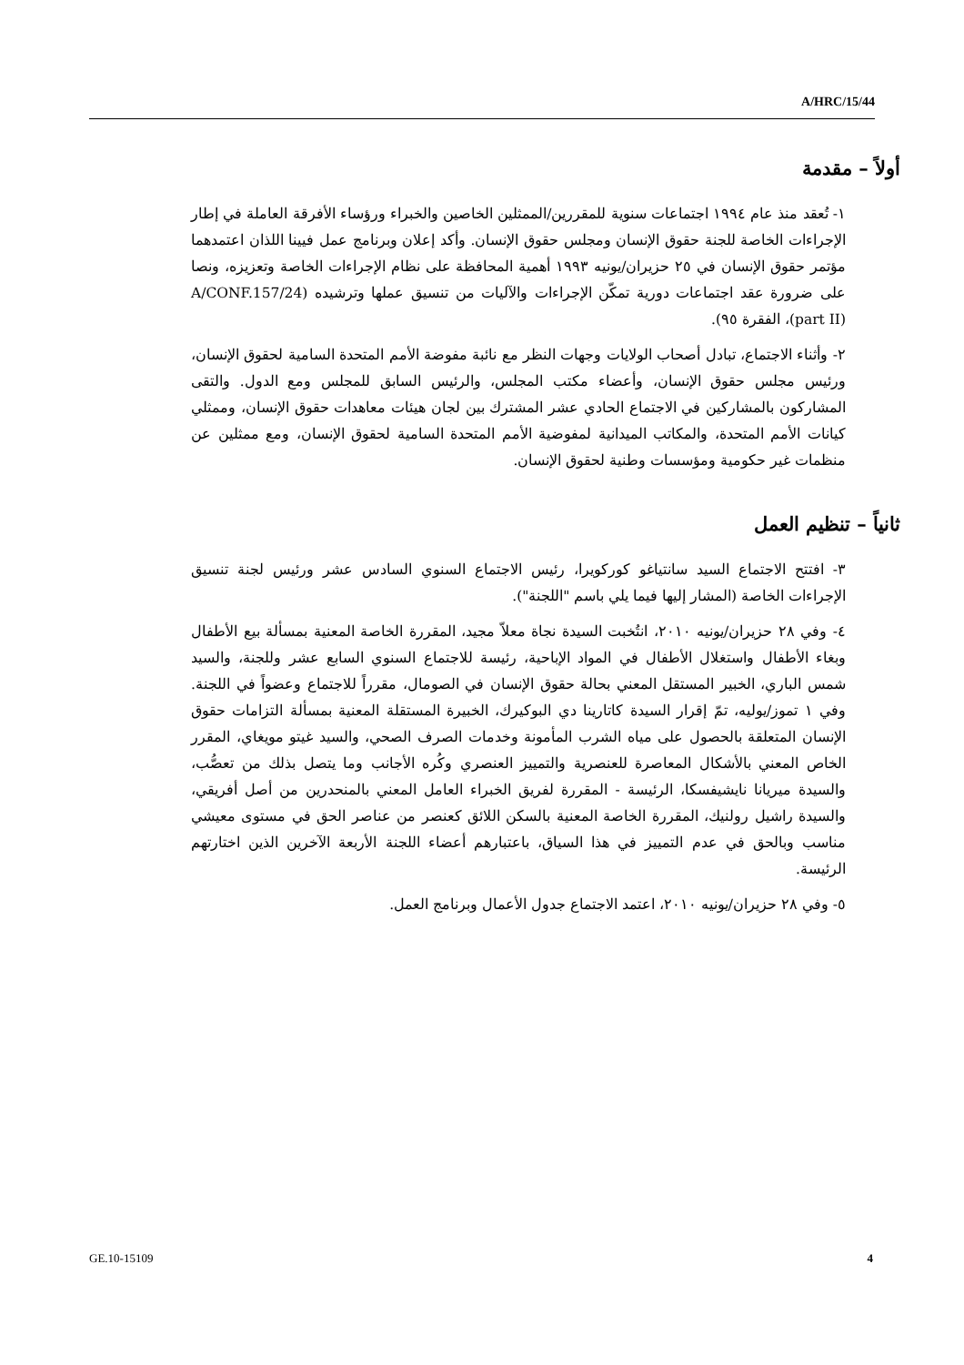A/HRC/15/44
أولاً – مقدمة
١- تُعقد منذ عام ١٩٩٤ اجتماعات سنوية للمقررين/الممثلين الخاصين والخبراء ورؤساء الأفرقة العاملة في إطار الإجراءات الخاصة للجنة حقوق الإنسان ومجلس حقوق الإنسان. وأكد إعلان وبرنامج عمل فيينا اللذان اعتمدهما مؤتمر حقوق الإنسان في ٢٥ حزيران/يونيه ١٩٩٣ أهمية المحافظة على نظام الإجراءات الخاصة وتعزيزه، ونصا على ضرورة عقد اجتماعات دورية تمكّن الإجراءات والآليات من تنسيق عملها وترشيده (A/CONF.157/24 (part II)، الفقرة ٩٥).
٢- وأثناء الاجتماع، تبادل أصحاب الولايات وجهات النظر مع نائبة مفوضة الأمم المتحدة السامية لحقوق الإنسان، ورئيس مجلس حقوق الإنسان، وأعضاء مكتب المجلس، والرئيس السابق للمجلس ومع الدول. والتقى المشاركون بالمشاركين في الاجتماع الحادي عشر المشترك بين لجان هيئات معاهدات حقوق الإنسان، وممثلي كيانات الأمم المتحدة، والمكاتب الميدانية لمفوضية الأمم المتحدة السامية لحقوق الإنسان، ومع ممثلين عن منظمات غير حكومية ومؤسسات وطنية لحقوق الإنسان.
ثانياً – تنظيم العمل
٣- افتتح الاجتماع السيد سانتياغو كوركويرا، رئيس الاجتماع السنوي السادس عشر ورئيس لجنة تنسيق الإجراءات الخاصة (المشار إليها فيما يلي باسم "اللجنة").
٤- وفي ٢٨ حزيران/يونيه ٢٠١٠، انتُخبت السيدة نجاة معلاّ مجيد، المقررة الخاصة المعنية بمسألة بيع الأطفال وبغاء الأطفال واستغلال الأطفال في المواد الإباحية، رئيسة للاجتماع السنوي السابع عشر وللجنة، والسيد شمس الباري، الخبير المستقل المعني بحالة حقوق الإنسان في الصومال، مقرراً للاجتماع وعضواً في اللجنة. وفي ١ تموز/يوليه، تمّ إقرار السيدة كاتارينا دي البوكيرك، الخبيرة المستقلة المعنية بمسألة التزامات حقوق الإنسان المتعلقة بالحصول على مياه الشرب المأمونة وخدمات الصرف الصحي، والسيد غيتو مويغاي، المقرر الخاص المعني بالأشكال المعاصرة للعنصرية والتمييز العنصري وكُره الأجانب وما يتصل بذلك من تعصُّب، والسيدة ميريانا نايشيفسكا، الرئيسة - المقررة لفريق الخبراء العامل المعني بالمنحدرين من أصل أفريقي، والسيدة راشيل رولنيك، المقررة الخاصة المعنية بالسكن اللائق كعنصر من عناصر الحق في مستوى معيشي مناسب وبالحق في عدم التمييز في هذا السياق، باعتبارهم أعضاء اللجنة الأربعة الآخرين الذين اختارتهم الرئيسة.
٥- وفي ٢٨ حزيران/يونيه ٢٠١٠، اعتمد الاجتماع جدول الأعمال وبرنامج العمل.
GE.10-15109 4